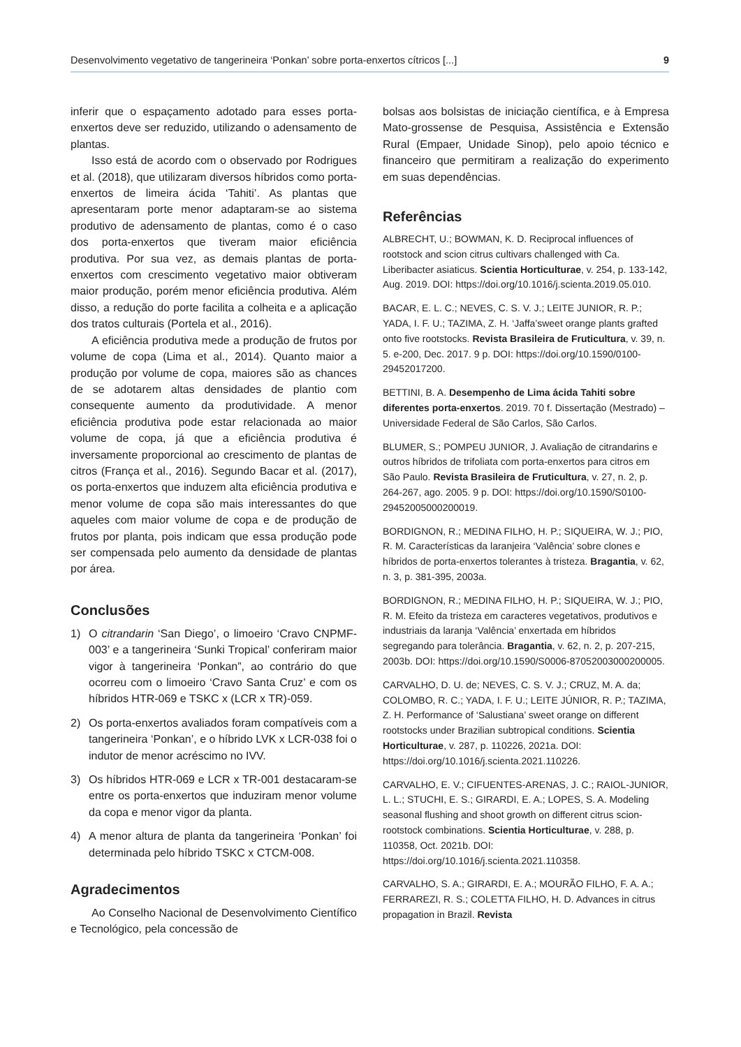Desenvolvimento vegetativo de tangerineira ‘Ponkan’ sobre porta-enxertos cítricos [...] 9
inferir que o espaçamento adotado para esses porta-enxertos deve ser reduzido, utilizando o adensamento de plantas.
Isso está de acordo com o observado por Rodrigues et al. (2018), que utilizaram diversos híbridos como porta-enxertos de limeira ácida ‘Tahiti’. As plantas que apresentaram porte menor adaptaram-se ao sistema produtivo de adensamento de plantas, como é o caso dos porta-enxertos que tiveram maior eficiência produtiva. Por sua vez, as demais plantas de porta-enxertos com crescimento vegetativo maior obtiveram maior produção, porém menor eficiência produtiva. Além disso, a redução do porte facilita a colheita e a aplicação dos tratos culturais (Portela et al., 2016).
A eficiência produtiva mede a produção de frutos por volume de copa (Lima et al., 2014). Quanto maior a produção por volume de copa, maiores são as chances de se adotarem altas densidades de plantio com consequente aumento da produtividade. A menor eficiência produtiva pode estar relacionada ao maior volume de copa, já que a eficiência produtiva é inversamente proporcional ao crescimento de plantas de citros (França et al., 2016). Segundo Bacar et al. (2017), os porta-enxertos que induzem alta eficiência produtiva e menor volume de copa são mais interessantes do que aqueles com maior volume de copa e de produção de frutos por planta, pois indicam que essa produção pode ser compensada pelo aumento da densidade de plantas por área.
Conclusões
1) O citrandarin ‘San Diego’, o limoeiro ‘Cravo CNPMF-003’ e a tangerineira ‘Sunki Tropical’ conferiram maior vigor à tangerineira ‘Ponkan”, ao contrário do que ocorreu com o limoeiro ‘Cravo Santa Cruz’ e com os híbridos HTR-069 e TSKC x (LCR x TR)-059.
2) Os porta-enxertos avaliados foram compatíveis com a tangerineira ‘Ponkan’, e o híbrido LVK x LCR-038 foi o indutor de menor acréscimo no IVV.
3) Os híbridos HTR-069 e LCR x TR-001 destacaram-se entre os porta-enxertos que induziram menor volume da copa e menor vigor da planta.
4) A menor altura de planta da tangerineira ‘Ponkan’ foi determinada pelo híbrido TSKC x CTCM-008.
Agradecimentos
Ao Conselho Nacional de Desenvolvimento Científico e Tecnológico, pela concessão de
bolsas aos bolsistas de iniciação científica, e à Empresa Mato-grossense de Pesquisa, Assistência e Extensão Rural (Empaer, Unidade Sinop), pelo apoio técnico e financeiro que permitiram a realização do experimento em suas dependências.
Referências
ALBRECHT, U.; BOWMAN, K. D. Reciprocal influences of rootstock and scion citrus cultivars challenged with Ca. Liberibacter asiaticus. Scientia Horticulturae, v. 254, p. 133-142, Aug. 2019. DOI: https://doi.org/10.1016/j.scienta.2019.05.010.
BACAR, E. L. C.; NEVES, C. S. V. J.; LEITE JUNIOR, R. P.; YADA, I. F. U.; TAZIMA, Z. H. ‘Jaffa’sweet orange plants grafted onto five rootstocks. Revista Brasileira de Fruticultura, v. 39, n. 5. e-200, Dec. 2017. 9 p. DOI: https://doi.org/10.1590/0100-29452017200.
BETTINI, B. A. Desempenho de Lima ácida Tahiti sobre diferentes porta-enxertos. 2019. 70 f. Dissertação (Mestrado) – Universidade Federal de São Carlos, São Carlos.
BLUMER, S.; POMPEU JUNIOR, J. Avaliação de citrandarins e outros híbridos de trifoliata com porta-enxertos para citros em São Paulo. Revista Brasileira de Fruticultura, v. 27, n. 2, p. 264-267, ago. 2005. 9 p. DOI: https://doi.org/10.1590/S0100-29452005000200019.
BORDIGNON, R.; MEDINA FILHO, H. P.; SIQUEIRA, W. J.; PIO, R. M. Características da laranjeira ‘Valência’ sobre clones e híbridos de porta-enxertos tolerantes à tristeza. Bragantia, v. 62, n. 3, p. 381-395, 2003a.
BORDIGNON, R.; MEDINA FILHO, H. P.; SIQUEIRA, W. J.; PIO, R. M. Efeito da tristeza em caracteres vegetativos, produtivos e industriais da laranja ‘Valência’ enxertada em híbridos segregando para tolerância. Bragantia, v. 62, n. 2, p. 207-215, 2003b. DOI: https://doi.org/10.1590/S0006-87052003000200005.
CARVALHO, D. U. de; NEVES, C. S. V. J.; CRUZ, M. A. da; COLOMBO, R. C.; YADA, I. F. U.; LEITE JÚNIOR, R. P.; TAZIMA, Z. H. Performance of ‘Salustiana’ sweet orange on different rootstocks under Brazilian subtropical conditions. Scientia Horticulturae, v. 287, p. 110226, 2021a. DOI: https://doi.org/10.1016/j.scienta.2021.110226.
CARVALHO, E. V.; CIFUENTES-ARENAS, J. C.; RAIOL-JUNIOR, L. L.; STUCHI, E. S.; GIRARDI, E. A.; LOPES, S. A. Modeling seasonal flushing and shoot growth on different citrus scion-rootstock combinations. Scientia Horticulturae, v. 288, p. 110358, Oct. 2021b. DOI: https://doi.org/10.1016/j.scienta.2021.110358.
CARVALHO, S. A.; GIRARDI, E. A.; MOURÃO FILHO, F. A. A.; FERRAREZI, R. S.; COLETTA FILHO, H. D. Advances in citrus propagation in Brazil. Revista